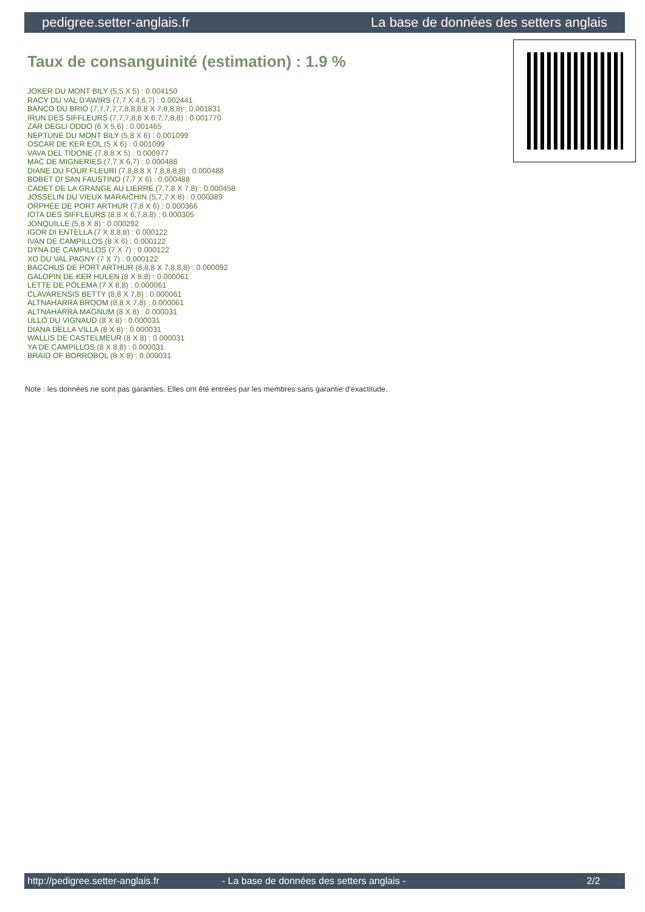pedigree.setter-anglais.fr La base de données des setters anglais
Taux de consanguinité (estimation) : 1.9 %
JOKER DU MONT BILY (5,5 X 5) : 0.004150
RACY DU VAL D'AWIRS (7,7 X 4,6,7) : 0.002441
BANCO DU BRIO (7,7,7,7,7,8,8,8,8 X 7,8,8,8) : 0.001831
IRUN DES SIFFLEURS (7,7,7,8,8 X 6,7,7,8,8) : 0.001770
ZAR DEGLI ODDO (6 X 5,6) : 0.001465
NEPTUNE DU MONT BILY (5,8 X 6) : 0.001099
OSCAR DE KER EOL (5 X 6) : 0.001099
VAVA DEL TIDONE (7,8,8 X 5) : 0.000977
MAC DE MIGNERIES (7,7 X 6,7) : 0.000488
DIANE DU FOUR FLEURI (7,8,8,8 X 7,8,8,8,8) : 0.000488
BOBET DI SAN FAUSTINO (7,7 X 6) : 0.000488
CADET DE LA GRANGE AU LIERRE (7,7,8 X 7,8) : 0.000458
JOSSELIN DU VIEUX MARAICHIN (5,7,7 X 8) : 0.000389
ORPHÉE DE PORT ARTHUR (7,8 X 6) : 0.000366
IOTA DES SIFFLEURS (8,8 X 6,7,8,8) : 0.000305
JONQUILLE (5,8 X 8) : 0.000292
IGOR DI ENTELLA (7 X 8,8,8) : 0.000122
IVAN DE CAMPILLOS (8 X 6) : 0.000122
DYNA DE CAMPILLOS (7 X 7) : 0.000122
XO DU VAL PAGNY (7 X 7) : 0.000122
BACCHUS DE PORT ARTHUR (8,8,8 X 7,8,8,8) : 0.000092
GALOPIN DE KER HULEN (8 X 8,8) : 0.000061
LETTE DE POLEMA (7 X 8,8) : 0.000061
CLAVARENSIS BETTY (8,8 X 7,8) : 0.000061
ALTNAHARRA BROOM (8,8 X 7,8) : 0.000061
ALTNAHARRA MAGNUM (8 X 8) : 0.000031
ULLO DU VIGNAUD (8 X 8) : 0.000031
DIANA DELLA VILLA (8 X 8) : 0.000031
WALLIS DE CASTELMEUR (8 X 8) : 0.000031
YA DE CAMPILLOS (8 X 8,8) : 0.000031
BRAID OF BORROBOL (8 X 8) : 0.000031
Note : les données ne sont pas garanties. Elles ont été entrées par les membres sans garantie d'exactitude.
http://pedigree.setter-anglais.fr - La base de données des setters anglais - 2/2